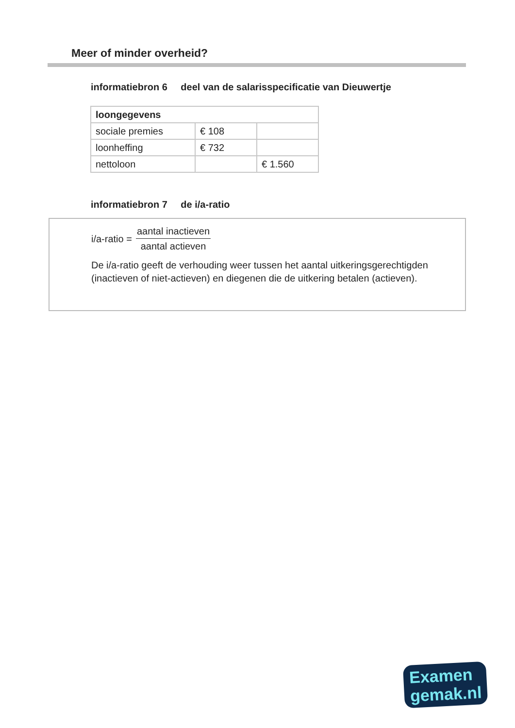Meer of minder overheid?
informatiebron 6 deel van de salarisspecificatie van Dieuwertje
| loongegevens | | |
| --- | --- | --- |
| sociale premies | € 108 | |
| loonheffing | € 732 | |
| nettoloon | | € 1.560 |
informatiebron 7 de i/a-ratio
i/a-ratio =
aantal inactieven
aantal actieven
De i/a-ratio geeft de verhouding weer tussen het aantal uitkeringsgerechtigden (inactieven of niet-actieven) en diegenen die de uitkering betalen (actieven).
Examen
gemak.nl